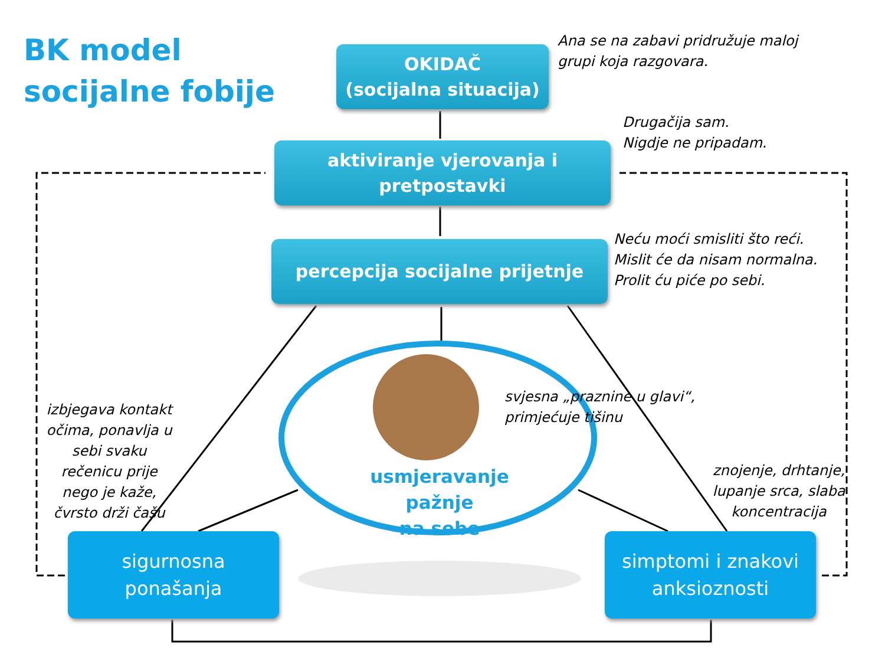BK model
socijalne fobije
OKIDAČ
(socijalna situacija)
aktiviranje vjerovanja i
pretpostavki
percepcija socijalne prijetnje
sigurnosna
ponašanja
simptomi i znakovi
anksioznosti
usmjeravanje pažnje
na sebe
Ana se na zabavi pridružuje maloj
grupi koja razgovara.
Drugačija sam.
Nigdje ne pripadam.
Neću moći smisliti što reći.
Mislit će da nisam normalna.
Prolit ću piće po sebi.
svjesna „praznine u glavi“,
primjećuje tišinu
izbjegava kontakt očima, ponavlja u sebi svaku rečenicu prije nego je kaže, čvrsto drži čašu
znojenje, drhtanje, lupanje srca, slaba koncentracija